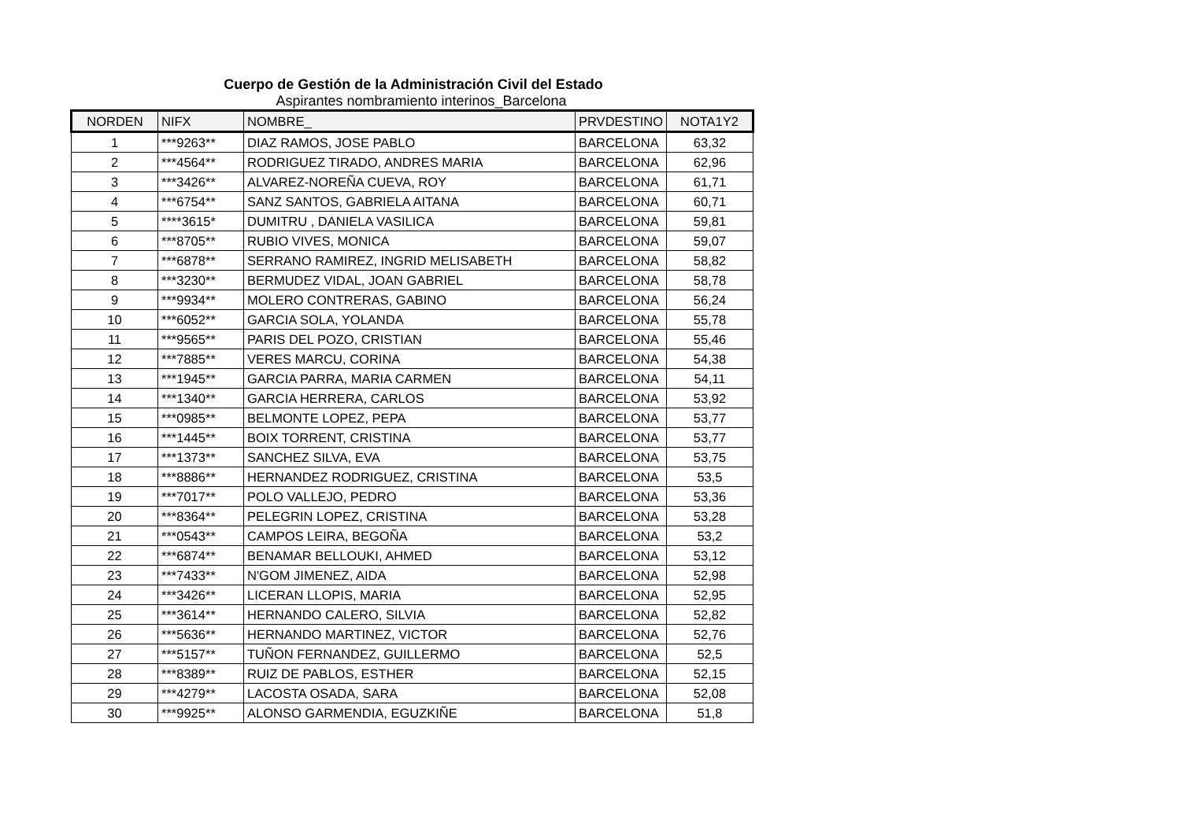Cuerpo de Gestión de la Administración Civil del Estado
Aspirantes nombramiento interinos_Barcelona
| NORDEN | NIFX | NOMBRE_ | PRVDESTINO | NOTA1Y2 |
| --- | --- | --- | --- | --- |
| 1 | ***9263** | DIAZ RAMOS, JOSE PABLO | BARCELONA | 63,32 |
| 2 | ***4564** | RODRIGUEZ TIRADO, ANDRES MARIA | BARCELONA | 62,96 |
| 3 | ***3426** | ALVAREZ-NOREÑA CUEVA, ROY | BARCELONA | 61,71 |
| 4 | ***6754** | SANZ SANTOS, GABRIELA AITANA | BARCELONA | 60,71 |
| 5 | ****3615* | DUMITRU , DANIELA VASILICA | BARCELONA | 59,81 |
| 6 | ***8705** | RUBIO VIVES, MONICA | BARCELONA | 59,07 |
| 7 | ***6878** | SERRANO RAMIREZ, INGRID MELISABETH | BARCELONA | 58,82 |
| 8 | ***3230** | BERMUDEZ VIDAL, JOAN GABRIEL | BARCELONA | 58,78 |
| 9 | ***9934** | MOLERO CONTRERAS, GABINO | BARCELONA | 56,24 |
| 10 | ***6052** | GARCIA SOLA, YOLANDA | BARCELONA | 55,78 |
| 11 | ***9565** | PARIS DEL POZO, CRISTIAN | BARCELONA | 55,46 |
| 12 | ***7885** | VERES MARCU, CORINA | BARCELONA | 54,38 |
| 13 | ***1945** | GARCIA PARRA, MARIA CARMEN | BARCELONA | 54,11 |
| 14 | ***1340** | GARCIA HERRERA, CARLOS | BARCELONA | 53,92 |
| 15 | ***0985** | BELMONTE LOPEZ, PEPA | BARCELONA | 53,77 |
| 16 | ***1445** | BOIX TORRENT, CRISTINA | BARCELONA | 53,77 |
| 17 | ***1373** | SANCHEZ SILVA, EVA | BARCELONA | 53,75 |
| 18 | ***8886** | HERNANDEZ RODRIGUEZ, CRISTINA | BARCELONA | 53,5 |
| 19 | ***7017** | POLO VALLEJO, PEDRO | BARCELONA | 53,36 |
| 20 | ***8364** | PELEGRIN LOPEZ, CRISTINA | BARCELONA | 53,28 |
| 21 | ***0543** | CAMPOS LEIRA, BEGOÑA | BARCELONA | 53,2 |
| 22 | ***6874** | BENAMAR BELLOUKI, AHMED | BARCELONA | 53,12 |
| 23 | ***7433** | N'GOM JIMENEZ, AIDA | BARCELONA | 52,98 |
| 24 | ***3426** | LICERAN LLOPIS, MARIA | BARCELONA | 52,95 |
| 25 | ***3614** | HERNANDO CALERO, SILVIA | BARCELONA | 52,82 |
| 26 | ***5636** | HERNANDO MARTINEZ, VICTOR | BARCELONA | 52,76 |
| 27 | ***5157** | TUÑON FERNANDEZ, GUILLERMO | BARCELONA | 52,5 |
| 28 | ***8389** | RUIZ DE PABLOS, ESTHER | BARCELONA | 52,15 |
| 29 | ***4279** | LACOSTA OSADA, SARA | BARCELONA | 52,08 |
| 30 | ***9925** | ALONSO GARMENDIA, EGUZKIÑE | BARCELONA | 51,8 |